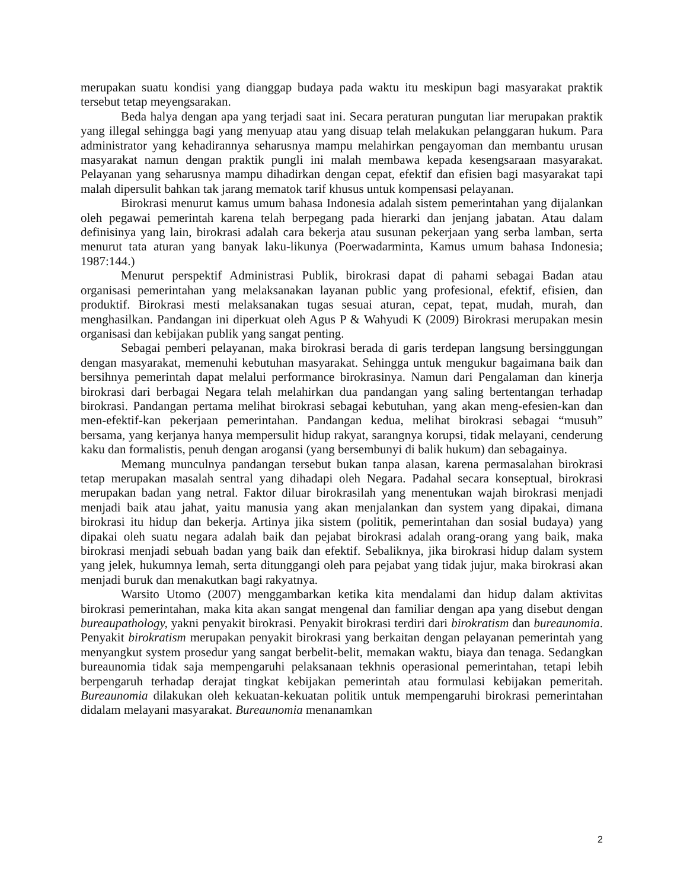merupakan suatu kondisi yang dianggap budaya pada waktu itu meskipun bagi masyarakat praktik tersebut tetap meyengsarakan.
Beda halya dengan apa yang terjadi saat ini. Secara peraturan pungutan liar merupakan praktik yang illegal sehingga bagi yang menyuap atau yang disuap telah melakukan pelanggaran hukum. Para administrator yang kehadirannya seharusnya mampu melahirkan pengayoman dan membantu urusan masyarakat namun dengan praktik pungli ini malah membawa kepada kesengsaraan masyarakat. Pelayanan yang seharusnya mampu dihadirkan dengan cepat, efektif dan efisien bagi masyarakat tapi malah dipersulit bahkan tak jarang mematok tarif khusus untuk kompensasi pelayanan.
Birokrasi menurut kamus umum bahasa Indonesia adalah sistem pemerintahan yang dijalankan oleh pegawai pemerintah karena telah berpegang pada hierarki dan jenjang jabatan. Atau dalam definisinya yang lain, birokrasi adalah cara bekerja atau susunan pekerjaan yang serba lamban, serta menurut tata aturan yang banyak laku-likunya (Poerwadarminta, Kamus umum bahasa Indonesia; 1987:144.)
Menurut perspektif Administrasi Publik, birokrasi dapat di pahami sebagai Badan atau organisasi pemerintahan yang melaksanakan layanan public yang profesional, efektif, efisien, dan produktif. Birokrasi mesti melaksanakan tugas sesuai aturan, cepat, tepat, mudah, murah, dan menghasilkan. Pandangan ini diperkuat oleh Agus P & Wahyudi K (2009) Birokrasi merupakan mesin organisasi dan kebijakan publik yang sangat penting.
Sebagai pemberi pelayanan, maka birokrasi berada di garis terdepan langsung bersinggungan dengan masyarakat, memenuhi kebutuhan masyarakat. Sehingga untuk mengukur bagaimana baik dan bersihnya pemerintah dapat melalui performance birokrasinya. Namun dari Pengalaman dan kinerja birokrasi dari berbagai Negara telah melahirkan dua pandangan yang saling bertentangan terhadap birokrasi. Pandangan pertama melihat birokrasi sebagai kebutuhan, yang akan meng-efesien-kan dan men-efektif-kan pekerjaan pemerintahan. Pandangan kedua, melihat birokrasi sebagai “musuh” bersama, yang kerjanya hanya mempersulit hidup rakyat, sarangnya korupsi, tidak melayani, cenderung kaku dan formalistis, penuh dengan arogansi (yang bersembunyi di balik hukum) dan sebagainya.
Memang munculnya pandangan tersebut bukan tanpa alasan, karena permasalahan birokrasi tetap merupakan masalah sentral yang dihadapi oleh Negara. Padahal secara konseptual, birokrasi merupakan badan yang netral. Faktor diluar birokrasilah yang menentukan wajah birokrasi menjadi menjadi baik atau jahat, yaitu manusia yang akan menjalankan dan system yang dipakai, dimana birokrasi itu hidup dan bekerja. Artinya jika sistem (politik, pemerintahan dan sosial budaya) yang dipakai oleh suatu negara adalah baik dan pejabat birokrasi adalah orang-orang yang baik, maka birokrasi menjadi sebuah badan yang baik dan efektif. Sebaliknya, jika birokrasi hidup dalam system yang jelek, hukumnya lemah, serta ditunggangi oleh para pejabat yang tidak jujur, maka birokrasi akan menjadi buruk dan menakutkan bagi rakyatnya.
Warsito Utomo (2007) menggambarkan ketika kita mendalami dan hidup dalam aktivitas birokrasi pemerintahan, maka kita akan sangat mengenal dan familiar dengan apa yang disebut dengan bureaupathology, yakni penyakit birokrasi. Penyakit birokrasi terdiri dari birokratism dan bureaunomia. Penyakit birokratism merupakan penyakit birokrasi yang berkaitan dengan pelayanan pemerintah yang menyangkut system prosedur yang sangat berbelit-belit, memakan waktu, biaya dan tenaga. Sedangkan bureaunomia tidak saja mempengaruhi pelaksanaan tekhnis operasional pemerintahan, tetapi lebih berpengaruh terhadap derajat tingkat kebijakan pemerintah atau formulasi kebijakan pemeritah. Bureaunomia dilakukan oleh kekuatan-kekuatan politik untuk mempengaruhi birokrasi pemerintahan didalam melayani masyarakat. Bureaunomia menanamkan
2